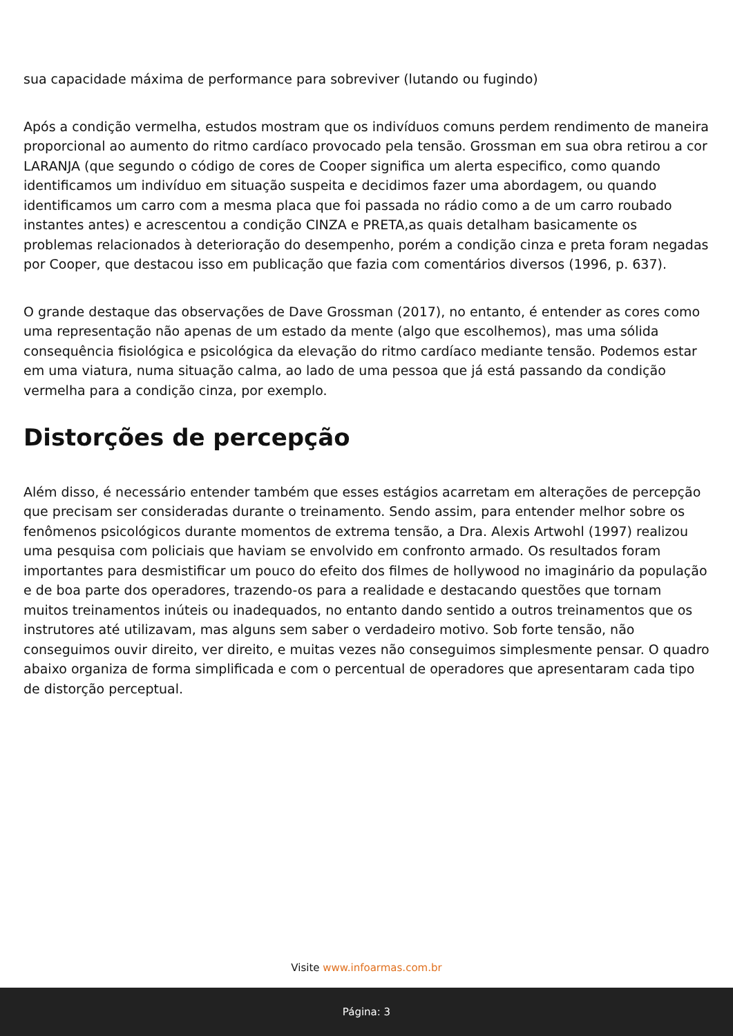sua capacidade máxima de performance para sobreviver (lutando ou fugindo)
Após a condição vermelha, estudos mostram que os indivíduos comuns perdem rendimento de maneira proporcional ao aumento do ritmo cardíaco provocado pela tensão. Grossman em sua obra retirou a cor LARANJA (que segundo o código de cores de Cooper significa um alerta especifico, como quando identificamos um indivíduo em situação suspeita e decidimos fazer uma abordagem, ou quando identificamos um carro com a mesma placa que foi passada no rádio como a de um carro roubado instantes antes) e acrescentou a condição CINZA e PRETA,as quais detalham basicamente os problemas relacionados à deterioração do desempenho, porém a condição cinza e preta foram negadas por Cooper, que destacou isso em publicação que fazia com comentários diversos (1996, p. 637).
O grande destaque das observações de Dave Grossman (2017), no entanto, é entender as cores como uma representação não apenas de um estado da mente (algo que escolhemos), mas uma sólida consequência fisiológica e psicológica da elevação do ritmo cardíaco mediante tensão. Podemos estar em uma viatura, numa situação calma, ao lado de uma pessoa que já está passando da condição vermelha para a condição cinza, por exemplo.
Distorções de percepção
Além disso, é necessário entender também que esses estágios acarretam em alterações de percepção que precisam ser consideradas durante o treinamento. Sendo assim, para entender melhor sobre os fenômenos psicológicos durante momentos de extrema tensão, a Dra. Alexis Artwohl (1997) realizou uma pesquisa com policiais que haviam se envolvido em confronto armado. Os resultados foram importantes para desmistificar um pouco do efeito dos filmes de hollywood no imaginário da população e de boa parte dos operadores, trazendo-os para a realidade e destacando questões que tornam muitos treinamentos inúteis ou inadequados, no entanto dando sentido a outros treinamentos que os instrutores até utilizavam, mas alguns sem saber o verdadeiro motivo. Sob forte tensão, não conseguimos ouvir direito, ver direito, e muitas vezes não conseguimos simplesmente pensar. O quadro abaixo organiza de forma simplificada e com o percentual de operadores que apresentaram cada tipo de distorção perceptual.
Visite www.infoarmas.com.br
Página: 3